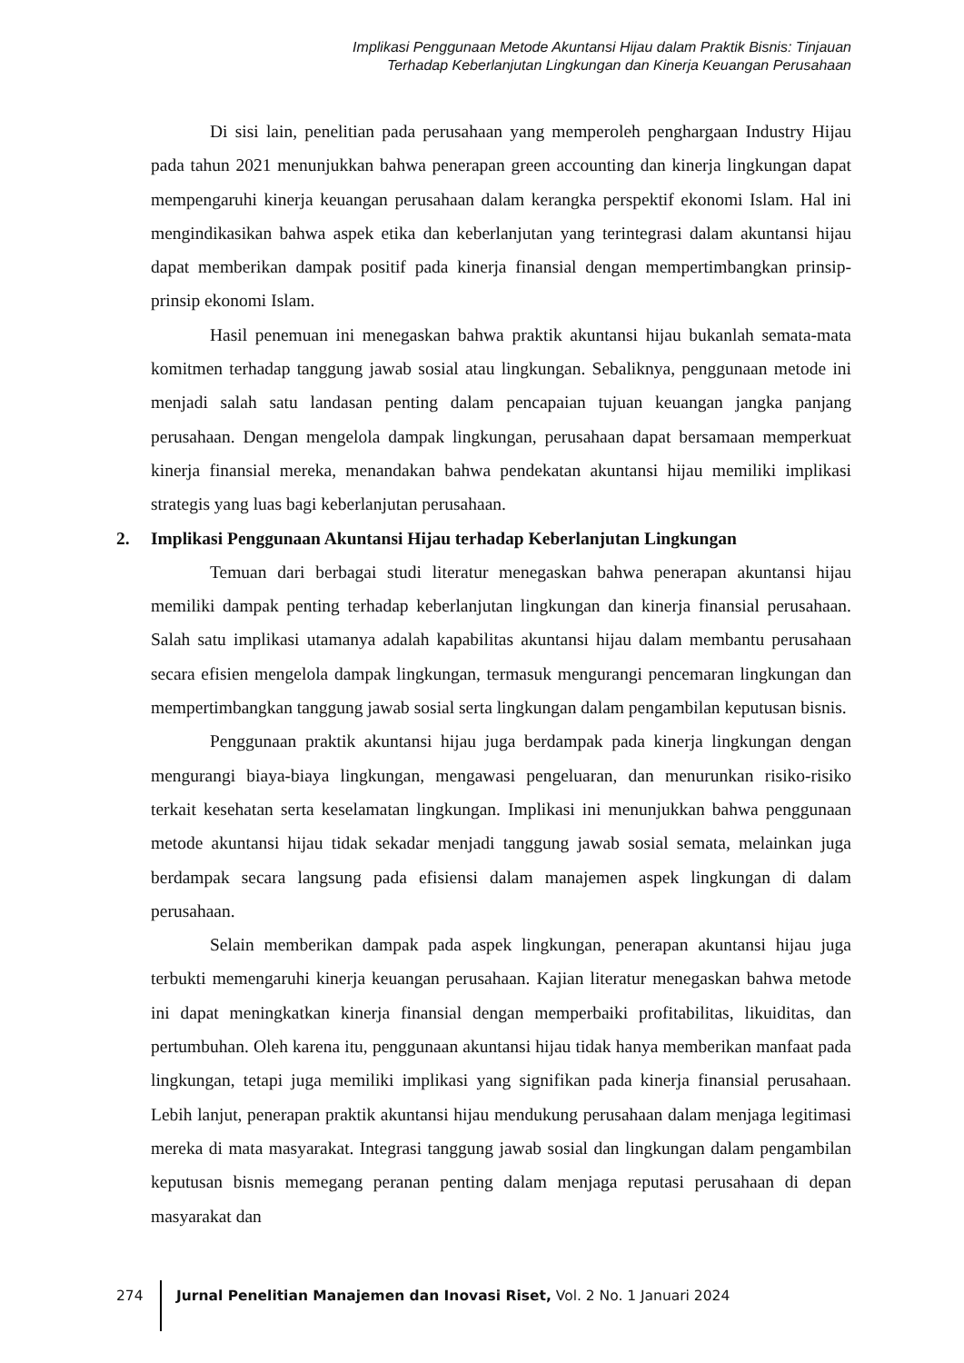Implikasi Penggunaan Metode Akuntansi Hijau dalam Praktik Bisnis: Tinjauan
Terhadap Keberlanjutan Lingkungan dan Kinerja Keuangan Perusahaan
Di sisi lain, penelitian pada perusahaan yang memperoleh penghargaan Industry Hijau pada tahun 2021 menunjukkan bahwa penerapan green accounting dan kinerja lingkungan dapat mempengaruhi kinerja keuangan perusahaan dalam kerangka perspektif ekonomi Islam. Hal ini mengindikasikan bahwa aspek etika dan keberlanjutan yang terintegrasi dalam akuntansi hijau dapat memberikan dampak positif pada kinerja finansial dengan mempertimbangkan prinsip-prinsip ekonomi Islam.
Hasil penemuan ini menegaskan bahwa praktik akuntansi hijau bukanlah semata-mata komitmen terhadap tanggung jawab sosial atau lingkungan. Sebaliknya, penggunaan metode ini menjadi salah satu landasan penting dalam pencapaian tujuan keuangan jangka panjang perusahaan. Dengan mengelola dampak lingkungan, perusahaan dapat bersamaan memperkuat kinerja finansial mereka, menandakan bahwa pendekatan akuntansi hijau memiliki implikasi strategis yang luas bagi keberlanjutan perusahaan.
2. Implikasi Penggunaan Akuntansi Hijau terhadap Keberlanjutan Lingkungan
Temuan dari berbagai studi literatur menegaskan bahwa penerapan akuntansi hijau memiliki dampak penting terhadap keberlanjutan lingkungan dan kinerja finansial perusahaan. Salah satu implikasi utamanya adalah kapabilitas akuntansi hijau dalam membantu perusahaan secara efisien mengelola dampak lingkungan, termasuk mengurangi pencemaran lingkungan dan mempertimbangkan tanggung jawab sosial serta lingkungan dalam pengambilan keputusan bisnis.
Penggunaan praktik akuntansi hijau juga berdampak pada kinerja lingkungan dengan mengurangi biaya-biaya lingkungan, mengawasi pengeluaran, dan menurunkan risiko-risiko terkait kesehatan serta keselamatan lingkungan. Implikasi ini menunjukkan bahwa penggunaan metode akuntansi hijau tidak sekadar menjadi tanggung jawab sosial semata, melainkan juga berdampak secara langsung pada efisiensi dalam manajemen aspek lingkungan di dalam perusahaan.
Selain memberikan dampak pada aspek lingkungan, penerapan akuntansi hijau juga terbukti memengaruhi kinerja keuangan perusahaan. Kajian literatur menegaskan bahwa metode ini dapat meningkatkan kinerja finansial dengan memperbaiki profitabilitas, likuiditas, dan pertumbuhan. Oleh karena itu, penggunaan akuntansi hijau tidak hanya memberikan manfaat pada lingkungan, tetapi juga memiliki implikasi yang signifikan pada kinerja finansial perusahaan. Lebih lanjut, penerapan praktik akuntansi hijau mendukung perusahaan dalam menjaga legitimasi mereka di mata masyarakat. Integrasi tanggung jawab sosial dan lingkungan dalam pengambilan keputusan bisnis memegang peranan penting dalam menjaga reputasi perusahaan di depan masyarakat dan
274 Jurnal Penelitian Manajemen dan Inovasi Riset, Vol. 2 No. 1 Januari 2024